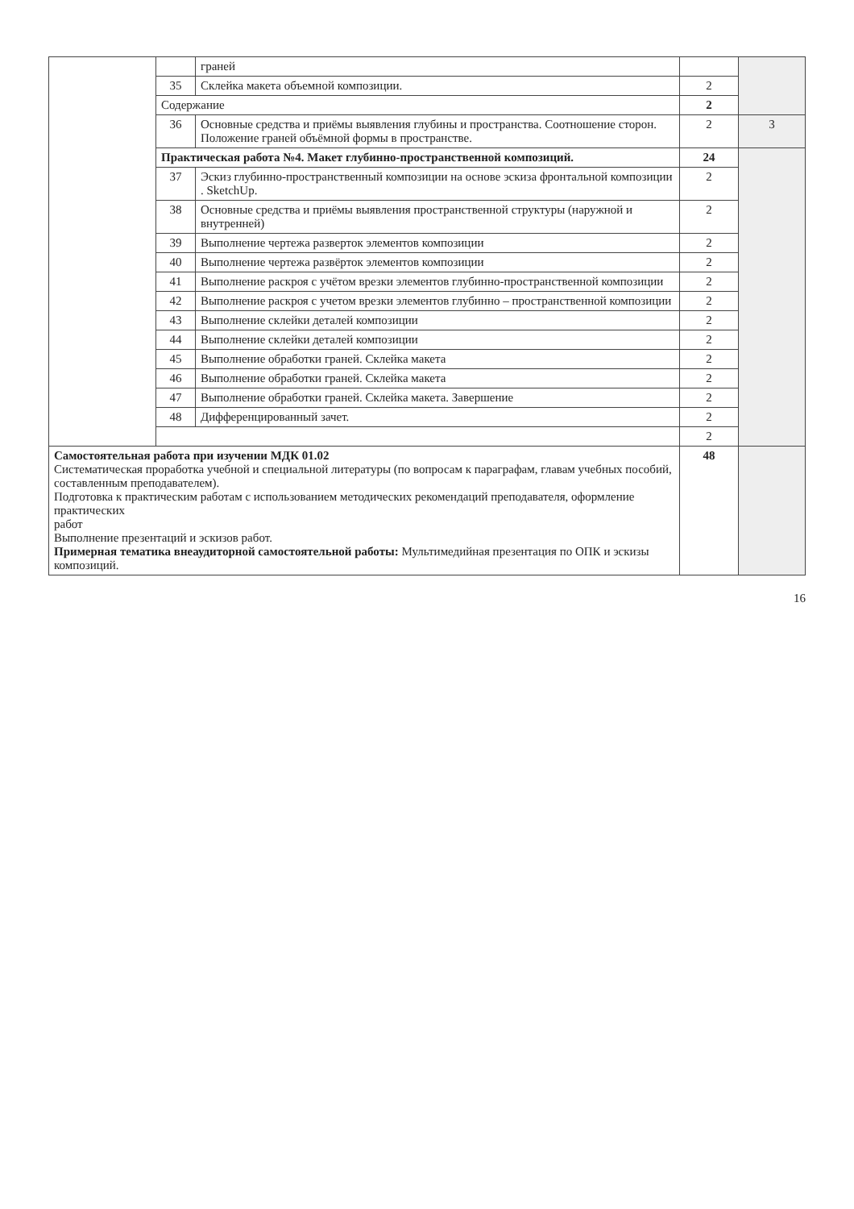| | | граней | | |
| | 35 | Склейка макета объемной композиции. | 2 | |
| | Содержание | | 2 | |
| | 36 | Основные средства и приёмы выявления глубины и пространства. Соотношение сторон. Положение граней объёмной формы в пространстве. | 2 | 3 |
| | Практическая работа №4. Макет глубинно-пространственной композиций. | | 24 | |
| | 37 | Эскиз глубинно-пространственный композиции на основе эскиза фронтальной композиции . SketchUp. | 2 | |
| | 38 | Основные средства и приёмы выявления пространственной структуры (наружной и внутренней) | 2 | |
| | 39 | Выполнение чертежа разверток элементов композиции | 2 | |
| | 40 | Выполнение чертежа развёрток элементов композиции | 2 | |
| | 41 | Выполнение раскроя с учётом врезки элементов глубинно-пространственной композиции | 2 | |
| | 42 | Выполнение раскроя с учетом врезки элементов глубинно – пространственной композиции | 2 | |
| | 43 | Выполнение склейки деталей композиции | 2 | |
| | 44 | Выполнение склейки деталей композиции | 2 | |
| | 45 | Выполнение обработки граней. Склейка макета | 2 | |
| | 46 | Выполнение обработки граней. Склейка макета | 2 | |
| | 47 | Выполнение обработки граней. Склейка макета. Завершение | 2 | |
| | 48 | Дифференцированный зачет. | 2 | |
| | | | 2 | |
| Самостоятельная работа при изучении МДК 01.02 Систематическая проработка учебной и специальной литературы (по вопросам к параграфам, главам учебных пособий, составленным преподавателем). Подготовка к практическим работам с использованием методических рекомендаций преподавателя, оформление практических работ Выполнение презентаций и эскизов работ. Примерная тематика внеаудиторной самостоятельной работы: Мультимедийная презентация по ОПК и эскизы композиций. | | | 48 | |
16